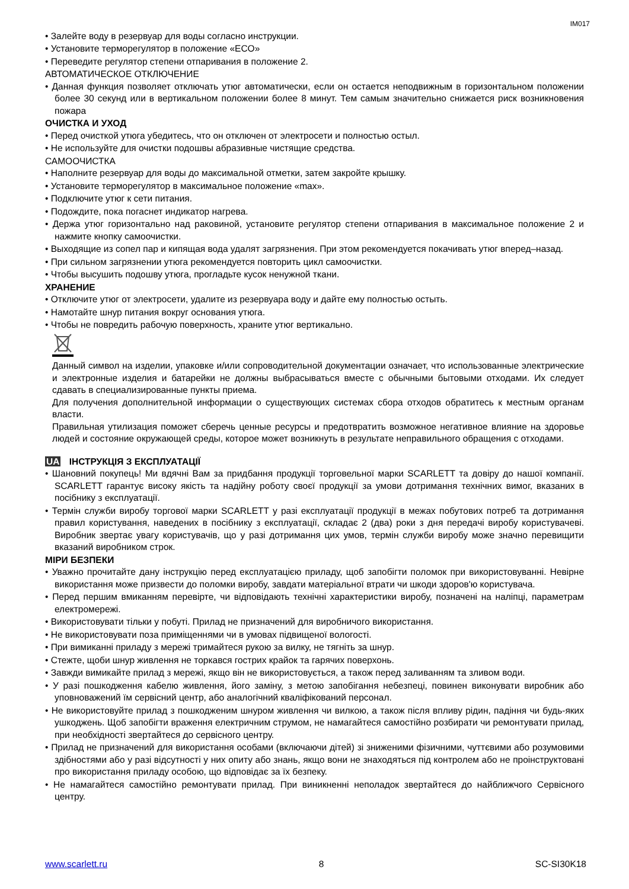IM017
• Залейте воду в резервуар для воды согласно инструкции.
• Установите терморегулятор в положение «ECO»
• Переведите регулятор степени отпаривания в положение 2.
АВТОМАТИЧЕСКОЕ ОТКЛЮЧЕНИЕ
• Данная функция позволяет отключать утюг автоматически, если он остается неподвижным в горизонтальном положении более 30 секунд или в вертикальном положении более 8 минут. Тем самым значительно снижается риск возникновения пожара
ОЧИСТКА И УХОД
• Перед очисткой утюга убедитесь, что он отключен от электросети и полностью остыл.
• Не используйте для очистки подошвы абразивные чистящие средства.
САМООЧИСТКА
• Наполните резервуар для воды до максимальной отметки, затем закройте крышку.
• Установите терморегулятор в максимальное положение «max».
• Подключите утюг к сети питания.
• Подождите, пока погаснет индикатор нагрева.
• Держа утюг горизонтально над раковиной, установите регулятор степени отпаривания в максимальное положение 2 и нажмите кнопку самоочистки.
• Выходящие из сопел пар и кипящая вода удалят загрязнения. При этом рекомендуется покачивать утюг вперед–назад.
• При сильном загрязнении утюга рекомендуется повторить цикл самоочистки.
• Чтобы высушить подошву утюга, прогладьте кусок ненужной ткани.
ХРАНЕНИЕ
• Отключите утюг от электросети, удалите из резервуара воду и дайте ему полностью остыть.
• Намотайте шнур питания вокруг основания утюга.
• Чтобы не повредить рабочую поверхность, храните утюг вертикально.
Данный символ на изделии, упаковке и/или сопроводительной документации означает, что использованные электрические и электронные изделия и батарейки не должны выбрасываться вместе с обычными бытовыми отходами. Их следует сдавать в специализированные пункты приема.
Для получения дополнительной информации о существующих системах сбора отходов обратитесь к местным органам власти.
Правильная утилизация поможет сберечь ценные ресурсы и предотвратить возможное негативное влияние на здоровье людей и состояние окружающей среды, которое может возникнуть в результате неправильного обращения с отходами.
UA ІНСТРУКЦІЯ З ЕКСПЛУАТАЦІЇ
• Шановний покупець! Ми вдячні Вам за придбання продукції торговельної марки SCARLETT та довіру до нашої компанії. SCARLETT гарантує високу якість та надійну роботу своєї продукції за умови дотримання технічних вимог, вказаних в посібнику з експлуатації.
• Термін служби виробу торгової марки SCARLETT у разі експлуатації продукції в межах побутових потреб та дотримання правил користування, наведених в посібнику з експлуатації, складає 2 (два) роки з дня передачі виробу користувачеві. Виробник звертає увагу користувачів, що у разі дотримання цих умов, термін служби виробу може значно перевищити вказаний виробником строк.
МІРИ БЕЗПЕКИ
• Уважно прочитайте дану інструкцію перед експлуатацією приладу, щоб запобігти поломок при використовуванні. Невірне використання може призвести до поломки виробу, завдати матеріальної втрати чи шкоди здоров'ю користувача.
• Перед першим вмиканням перевірте, чи відповідають технічні характеристики виробу, позначені на наліпці, параметрам електромережі.
• Використовувати тільки у побуті. Прилад не призначений для виробничого використання.
• Не використовувати поза приміщеннями чи в умовах підвищеної вологості.
• При вимиканні приладу з мережі тримайтеся рукою за вилку, не тягніть за шнур.
• Стежте, щоби шнур живлення не торкався гострих крайок та гарячих поверхонь.
• Завжди вимикайте прилад з мережі, якщо він не використовується, а також перед заливанням та зливом води.
• У разі пошкодження кабелю живлення, його заміну, з метою запобігання небезпеці, повинен виконувати виробник або уповноважений їм сервісний центр, або аналогічний кваліфікований персонал.
• Не використовуйте прилад з пошкодженим шнуром живлення чи вилкою, а також після впливу рідин, падіння чи будь-яких ушкоджень. Щоб запобігти враження електричним струмом, не намагайтеся самостійно розбирати чи ремонтувати прилад, при необхідності звертайтеся до сервісного центру.
• Прилад не призначений для використання особами (включаючи дітей) зі зниженими фізичними, чуттєвими або розумовими здібностями або у разі відсутності у них опиту або знань, якщо вони не знаходяться під контролем або не проінструктовані про використання приладу особою, що відповідає за їх безпеку.
• Не намагайтеся самостійно ремонтувати прилад. При виникненні неполадок звертайтеся до найближчого Сервісного центру.
www.scarlett.ru 8 SC-SI30K18